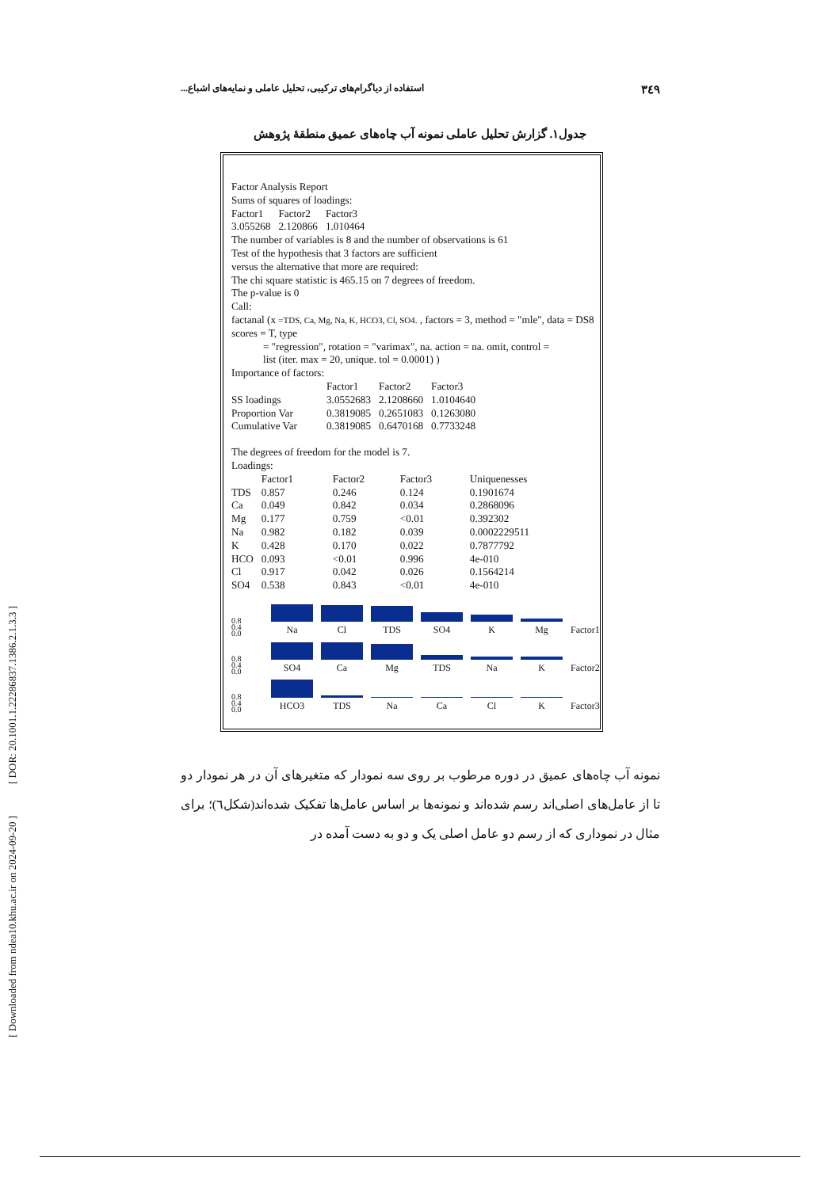[ DOR: 20.1001.1.22286837.1386.2.1.3.3 ]
[ Downloaded from ndea10.khu.ac.ir on 2024-09-20 ]
۳٤۹ استفاده از دیاگرام‌های ترکیبی، تحلیل عاملی و نمایه‌های اشباع...
جدول۱. گزارش تحلیل عاملی نمونه آب چاه‌های عمیق منطقهٔ پژوهش
Factor Analysis Report
Sums of squares of loadings:
| Factor1 | Factor2 | Factor3 |
| 3.055268 | 2.120866 | 1.010464 |
The number of variables is 8 and the number of observations is 61
Test of the hypothesis that 3 factors are sufficient
versus the alternative that more are required:
The chi square statistic is 465.15 on 7 degrees of freedom.
The p-value is 0
Call:
factanal (x =TDS, Ca, Mg, Na, K, HCO3, Cl, SO4. , factors = 3, method = "mle", data = DS8
scores = T, type
= "regression", rotation = "varimax", na. action = na. omit, control =
list (iter. max = 20, unique. tol = 0.0001) )
Importance of factors:
| | Factor1 | Factor2 | Factor3 |
| --- | --- | --- | --- |
| SS loadings | 3.0552683 | 2.1208660 | 1.0104640 |
| Proportion Var | 0.3819085 | 0.2651083 | 0.1263080 |
| Cumulative Var | 0.3819085 | 0.6470168 | 0.7733248 |
The degrees of freedom for the model is 7.
Loadings:
| | Factor1 | Factor2 | Factor3 | Uniquenesses |
| --- | --- | --- | --- | --- |
| TDS | 0.857 | 0.246 | 0.124 | 0.1901674 |
| Ca | 0.049 | 0.842 | 0.034 | 0.2868096 |
| Mg | 0.177 | 0.759 | <0.01 | 0.392302 |
| Na | 0.982 | 0.182 | 0.039 | 0.0002229511 |
| K | 0.428 | 0.170 | 0.022 | 0.7877792 |
| HCO | 0.093 | <0.01 | 0.996 | 4e-010 |
| Cl | 0.917 | 0.042 | 0.026 | 0.1564214 |
| SO4 | 0.538 | 0.843 | <0.01 | 4e-010 |
0.8
0.4
0.0
Na
Cl
TDS
SO4
K
Mg
Factor1
0.8
0.4
0.0
SO4
Ca
Mg
TDS
Na
K
Factor2
0.8
0.4
0.0
HCO3
TDS
Na
Ca
Cl
K
Factor3
نمونه آب چاه‌های عمیق در دوره مرطوب بر روی سه نمودار که متغیرهای آن در هر نمودار دو تا از عامل‌های اصلی‌اند رسم شده‌اند و نمونه‌ها بر اساس عامل‌ها تفکیک شده‌اند(شکل٦)؛ برای مثال در نموداری که از رسم دو عامل اصلی یک و دو به دست آمده در